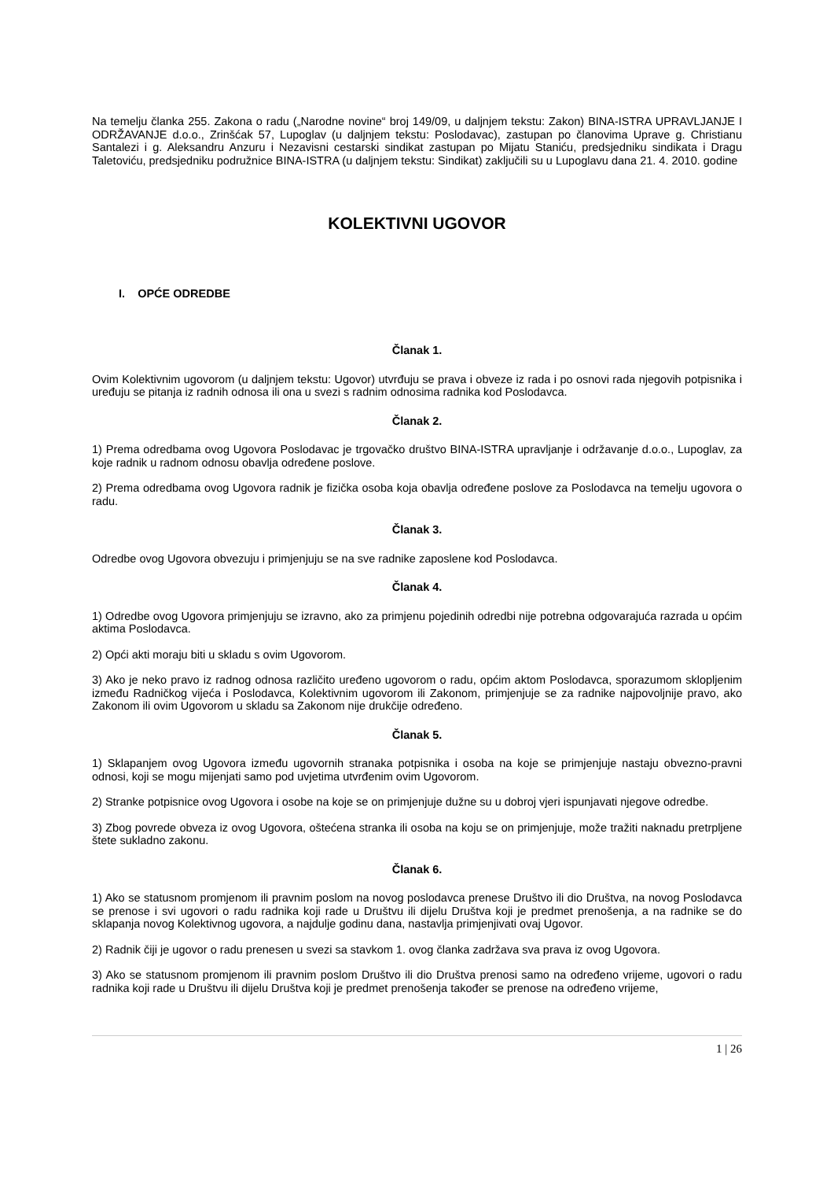Na temelju članka 255. Zakona o radu („Narodne novine“ broj 149/09, u daljnjem tekstu: Zakon) BINA-ISTRA UPRAVLJANJE I ODRŽAVANJE d.o.o., Zrinšćak 57, Lupoglav (u daljnjem tekstu: Poslodavac), zastupan po članovima Uprave g. Christianu Santalezi i g. Aleksandru Anzuru i Nezavisni cestarski sindikat zastupan po Mijatu Staniću, predsjedniku sindikata i Dragu Taletoviću, predsjedniku podružnice BINA-ISTRA (u daljnjem tekstu: Sindikat) zaključili su u Lupoglavu dana 21. 4. 2010. godine
KOLEKTIVNI UGOVOR
I. OPĆE ODREDBE
Članak 1.
Ovim Kolektivnim ugovorom (u daljnjem tekstu: Ugovor) utvrđuju se prava i obveze iz rada i po osnovi rada njegovih potpisnika i uređuju se pitanja iz radnih odnosa ili ona u svezi s radnim odnosima radnika kod Poslodavca.
Članak 2.
1) Prema odredbama ovog Ugovora Poslodavac je trgovačko društvo BINA-ISTRA upravljanje i održavanje d.o.o., Lupoglav, za koje radnik u radnom odnosu obavlja određene poslove.
2) Prema odredbama ovog Ugovora radnik je fizička osoba koja obavlja određene poslove za Poslodavca na temelju ugovora o radu.
Članak 3.
Odredbe ovog Ugovora obvezuju i primjenjuju se na sve radnike zaposlene kod Poslodavca.
Članak 4.
1) Odredbe ovog Ugovora primjenjuju se izravno, ako za primjenu pojedinih odredbi nije potrebna odgovarajuća razrada u općim aktima Poslodavca.
2) Opći akti moraju biti u skladu s ovim Ugovorom.
3) Ako je neko pravo iz radnog odnosa različito uređeno ugovorom o radu, općim aktom Poslodavca, sporazumom sklopljenim između Radničkog vijeća i Poslodavca, Kolektivnim ugovorom ili Zakonom, primjenjuje se za radnike najpovoljnije pravo, ako Zakonom ili ovim Ugovorom u skladu sa Zakonom nije drukčije određeno.
Članak 5.
1) Sklapanjem ovog Ugovora između ugovornih stranaka potpisnika i osoba na koje se primjenjuje nastaju obvezno-pravni odnosi, koji se mogu mijenjati samo pod uvjetima utvrđenim ovim Ugovorom.
2) Stranke potpisnice ovog Ugovora i osobe na koje se on primjenjuje dužne su u dobroj vjeri ispunjavati njegove odredbe.
3) Zbog povrede obveza iz ovog Ugovora, oštećena stranka ili osoba na koju se on primjenjuje, može tražiti naknadu pretrpljene štete sukladno zakonu.
Članak 6.
1) Ako se statusnom promjenom ili pravnim poslom na novog poslodavca prenese Društvo ili dio Društva, na novog Poslodavca se prenose i svi ugovori o radu radnika koji rade u Društvu ili dijelu Društva koji je predmet prenošenja, a na radnike se do sklapanja novog Kolektivnog ugovora, a najdulje godinu dana, nastavlja primjenjivati ovaj Ugovor.
2) Radnik čiji je ugovor o radu prenesen u svezi sa stavkom 1. ovog članka zadržava sva prava iz ovog Ugovora.
3) Ako se statusnom promjenom ili pravnim poslom Društvo ili dio Društva prenosi samo na određeno vrijeme, ugovori o radu radnika koji rade u Društvu ili dijelu Društva koji je predmet prenošenja također se prenose na određeno vrijeme,
1 | 26